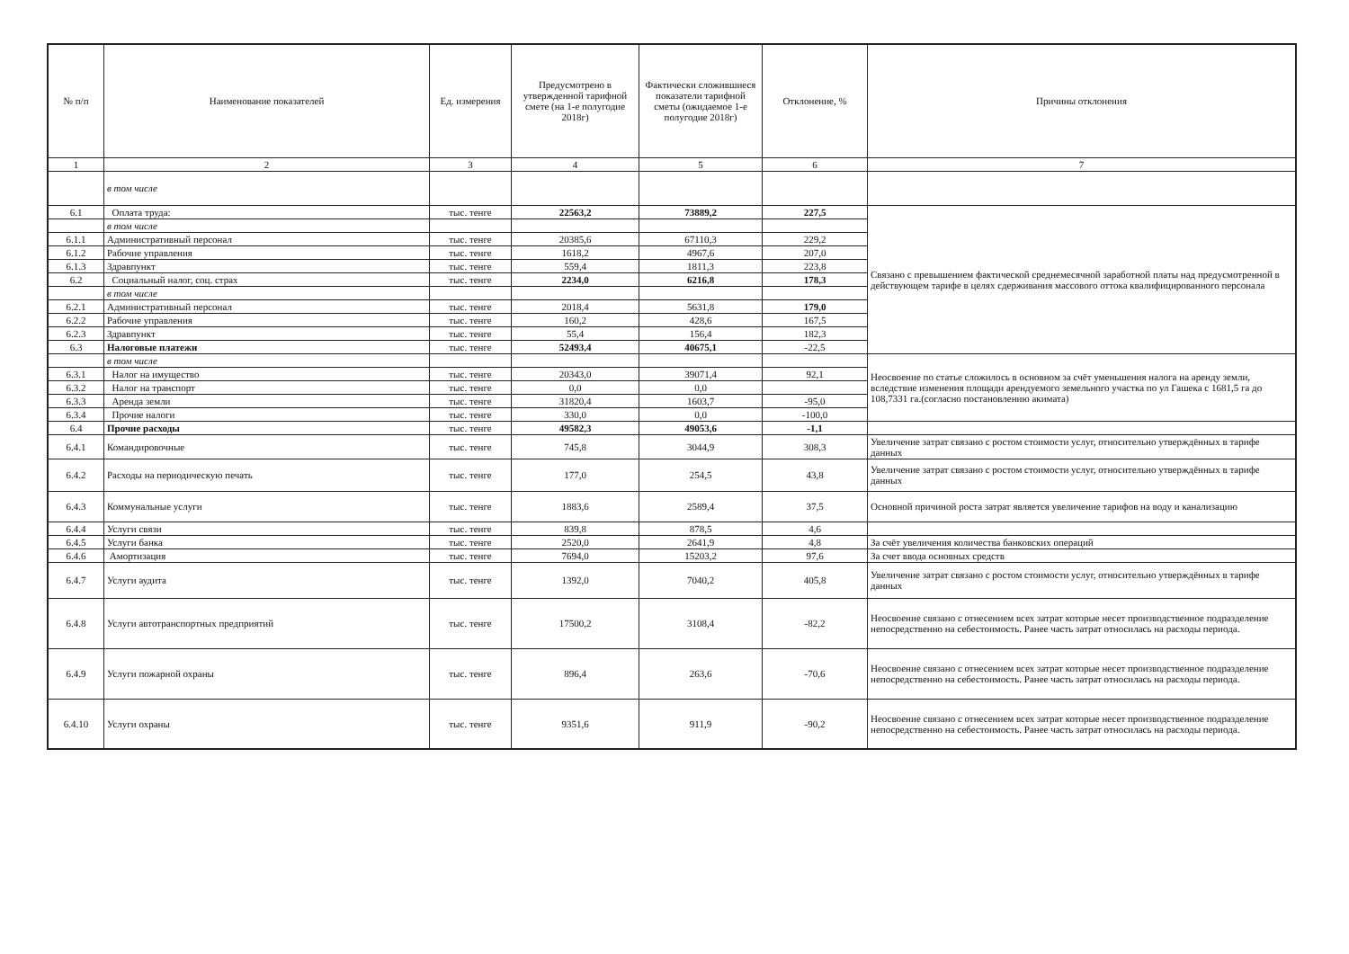| № п/п | Наименование показателей | Ед. измерения | Предусмотрено в утвержденной тарифной смете (на 1-е полугодие 2018г) | Фактически сложившиеся показатели тарифной сметы (ожидаемое 1-е полугодие 2018г) | Отклонение, % | Причины отклонения |
| --- | --- | --- | --- | --- | --- | --- |
| 1 | 2 | 3 | 4 | 5 | 6 | 7 |
| | в том числе | | | | | |
| 6.1 | Оплата труда: | тыс. тенге | 22563,2 | 73889,2 | 227,5 | Связано с превышением фактической среднемесячной заработной платы над предусмотренной в действующем тарифе в целях сдерживания массового оттока квалифицированного персонала |
| | в том числе | | | | | |
| 6.1.1 | Административный персонал | тыс. тенге | 20385,6 | 67110,3 | 229,2 | |
| 6.1.2 | Рабочие управления | тыс. тенге | 1618,2 | 4967,6 | 207,0 | |
| 6.1.3 | Здравпункт | тыс. тенге | 559,4 | 1811,3 | 223,8 | |
| 6.2 | Социальный налог, соц. страх | тыс. тенге | 2234,0 | 6216,8 | 178,3 | |
| | в том числе | | | | | |
| 6.2.1 | Административный персонал | тыс. тенге | 2018,4 | 5631,8 | 179,0 | |
| 6.2.2 | Рабочие управления | тыс. тенге | 160,2 | 428,6 | 167,5 | |
| 6.2.3 | Здравпункт | тыс. тенге | 55,4 | 156,4 | 182,3 | |
| 6.3 | Налоговые платежи | тыс. тенге | 52493,4 | 40675,1 | -22,5 | |
| | в том числе | | | | | Неосвоение по статье сложилось в основном за счёт уменьшения налога на аренду земли, вследствие изменения площади арендуемого земельного участка по ул Гашека с 1681,5 га до 108,7331 га.(согласно постановлению акимата) |
| 6.3.1 | Налог на имущество | тыс. тенге | 20343,0 | 39071,4 | 92,1 | |
| 6.3.2 | Налог на транспорт | тыс. тенге | 0,0 | 0,0 | | |
| 6.3.3 | Аренда земли | тыс. тенге | 31820,4 | 1603,7 | -95,0 | |
| 6.3.4 | Прочие налоги | тыс. тенге | 330,0 | 0,0 | -100,0 | |
| 6.4 | Прочие расходы | тыс. тенге | 49582,3 | 49053,6 | -1,1 | |
| 6.4.1 | Командировочные | тыс. тенге | 745,8 | 3044,9 | 308,3 | Увеличение затрат связано с ростом стоимости услуг, относительно утверждённых в тарифе данных |
| 6.4.2 | Расходы на периодическую печать | тыс. тенге | 177,0 | 254,5 | 43,8 | Увеличение затрат связано с ростом стоимости услуг, относительно утверждённых в тарифе данных |
| 6.4.3 | Коммунальные услуги | тыс. тенге | 1883,6 | 2589,4 | 37,5 | Основной причиной роста затрат является увеличение тарифов на воду и канализацию |
| 6.4.4 | Услуги связи | тыс. тенге | 839,8 | 878,5 | 4,6 | |
| 6.4.5 | Услуги банка | тыс. тенге | 2520,0 | 2641,9 | 4,8 | За счёт увеличения количества банковских операций |
| 6.4.6 | Амортизация | тыс. тенге | 7694,0 | 15203,2 | 97,6 | За счет ввода основных средств |
| 6.4.7 | Услуги аудита | тыс. тенге | 1392,0 | 7040,2 | 405,8 | Увеличение затрат связано с ростом стоимости услуг, относительно утверждённых в тарифе данных |
| 6.4.8 | Услуги автотранспортных предприятий | тыс. тенге | 17500,2 | 3108,4 | -82,2 | Неосвоение связано с отнесением всех затрат которые несет производственное подразделение непосредственно на себестоимость. Ранее часть затрат относилась на расходы периода. |
| 6.4.9 | Услуги пожарной охраны | тыс. тенге | 896,4 | 263,6 | -70,6 | Неосвоение связано с отнесением всех затрат которые несет производственное подразделение непосредственно на себестоимость. Ранее часть затрат относилась на расходы периода. |
| 6.4.10 | Услуги охраны | тыс. тенге | 9351,6 | 911,9 | -90,2 | Неосвоение связано с отнесением всех затрат которые несет производственное подразделение непосредственно на себестоимость. Ранее часть затрат относилась на расходы периода. |